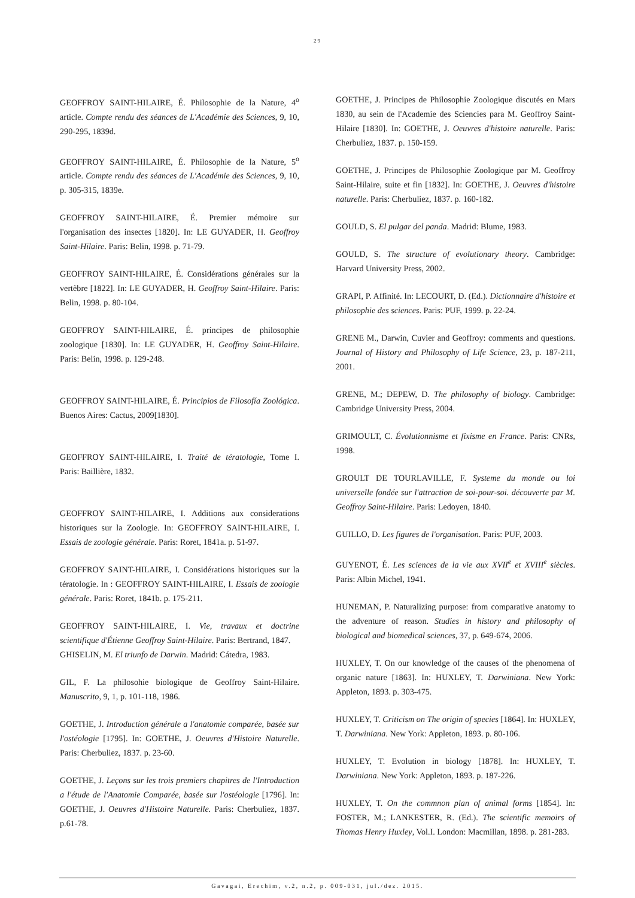29
GEOFFROY SAINT-HILAIRE, É. Philosophie de la Nature, 4<sup>o</sup> article. Compte rendu des séances de L'Académie des Sciences, 9, 10, 290-295, 1839d.
GEOFFROY SAINT-HILAIRE, É. Philosophie de la Nature, 5<sup>o</sup> article. Compte rendu des séances de L'Académie des Sciences, 9, 10, p. 305-315, 1839e.
GEOFFROY SAINT-HILAIRE, É. Premier mémoire sur l'organisation des insectes [1820]. In: LE GUYADER, H. Geoffroy Saint-Hilaire. Paris: Belin, 1998. p. 71-79.
GEOFFROY SAINT-HILAIRE, É. Considérations générales sur la vertèbre [1822]. In: LE GUYADER, H. Geoffroy Saint-Hilaire. Paris: Belin, 1998. p. 80-104.
GEOFFROY SAINT-HILAIRE, É. principes de philosophie zoologique [1830]. In: LE GUYADER, H. Geoffroy Saint-Hilaire. Paris: Belin, 1998. p. 129-248.
GEOFFROY SAINT-HILAIRE, É. Principios de Filosofía Zoológica. Buenos Aires: Cactus, 2009[1830].
GEOFFROY SAINT-HILAIRE, I. Traité de tératologie, Tome I. Paris: Baillière, 1832.
GEOFFROY SAINT-HILAIRE, I. Additions aux considerations historiques sur la Zoologie. In: GEOFFROY SAINT-HILAIRE, I. Essais de zoologie générale. Paris: Roret, 1841a. p. 51-97.
GEOFFROY SAINT-HILAIRE, I. Considérations historiques sur la tératologie. In : GEOFFROY SAINT-HILAIRE, I. Essais de zoologie générale. Paris: Roret, 1841b. p. 175-211.
GEOFFROY SAINT-HILAIRE, I. Vie, travaux et doctrine scientifique d'Étienne Geoffroy Saint-Hilaire. Paris: Bertrand, 1847.
GHISELIN, M. El triunfo de Darwin. Madrid: Cátedra, 1983.
GIL, F. La philosohie biologique de Geoffroy Saint-Hilaire. Manuscrito, 9, 1, p. 101-118, 1986.
GOETHE, J. Introduction générale a l'anatomie comparée, basée sur l'ostéologie [1795]. In: GOETHE, J. Oeuvres d'Histoire Naturelle. Paris: Cherbuliez, 1837. p. 23-60.
GOETHE, J. Leçons sur les trois premiers chapitres de l'Introduction a l'étude de l'Anatomie Comparée, basée sur l'ostéologie [1796]. In: GOETHE, J. Oeuvres d'Histoire Naturelle. Paris: Cherbuliez, 1837. p.61-78.
GOETHE, J. Principes de Philosophie Zoologique discutés en Mars 1830, au sein de l'Academie des Sciencies para M. Geoffroy Saint-Hilaire [1830]. In: GOETHE, J. Oeuvres d'histoire naturelle. Paris: Cherbuliez, 1837. p. 150-159.
GOETHE, J. Principes de Philosophie Zoologique par M. Geoffroy Saint-Hilaire, suite et fin [1832]. In: GOETHE, J. Oeuvres d'histoire naturelle. Paris: Cherbuliez, 1837. p. 160-182.
GOULD, S. El pulgar del panda. Madrid: Blume, 1983.
GOULD, S. The structure of evolutionary theory. Cambridge: Harvard University Press, 2002.
GRAPI, P. Affinité. In: LECOURT, D. (Ed.). Dictionnaire d'histoire et philosophie des sciences. Paris: PUF, 1999. p. 22-24.
GRENE M., Darwin, Cuvier and Geoffroy: comments and questions. Journal of History and Philosophy of Life Science, 23, p. 187-211, 2001.
GRENE, M.; DEPEW, D. The philosophy of biology. Cambridge: Cambridge University Press, 2004.
GRIMOULT, C. Évolutionnisme et fixisme en France. Paris: CNRs, 1998.
GROULT DE TOURLAVILLE, F. Systeme du monde ou loi universelle fondée sur l'attraction de soi-pour-soi. découverte par M. Geoffroy Saint-Hilaire. Paris: Ledoyen, 1840.
GUILLO, D. Les figures de l'organisation. Paris: PUF, 2003.
GUYENOT, É. Les sciences de la vie aux XVII<sup>e</sup> et XVIII<sup>e</sup> siècles. Paris: Albin Michel, 1941.
HUNEMAN, P. Naturalizing purpose: from comparative anatomy to the adventure of reason. Studies in history and philosophy of biological and biomedical sciences, 37, p. 649-674, 2006.
HUXLEY, T. On our knowledge of the causes of the phenomena of organic nature [1863]. In: HUXLEY, T. Darwiniana. New York: Appleton, 1893. p. 303-475.
HUXLEY, T. Criticism on The origin of species [1864]. In: HUXLEY, T. Darwiniana. New York: Appleton, 1893. p. 80-106.
HUXLEY, T. Evolution in biology [1878]. In: HUXLEY, T. Darwiniana. New York: Appleton, 1893. p. 187-226.
HUXLEY, T. On the commnon plan of animal forms [1854]. In: FOSTER, M.; LANKESTER, R. (Ed.). The scientific memoirs of Thomas Henry Huxley, Vol.I. London: Macmillan, 1898. p. 281-283.
Gavagai, Erechim, v.2, n.2, p. 009-031, jul./dez. 2015.